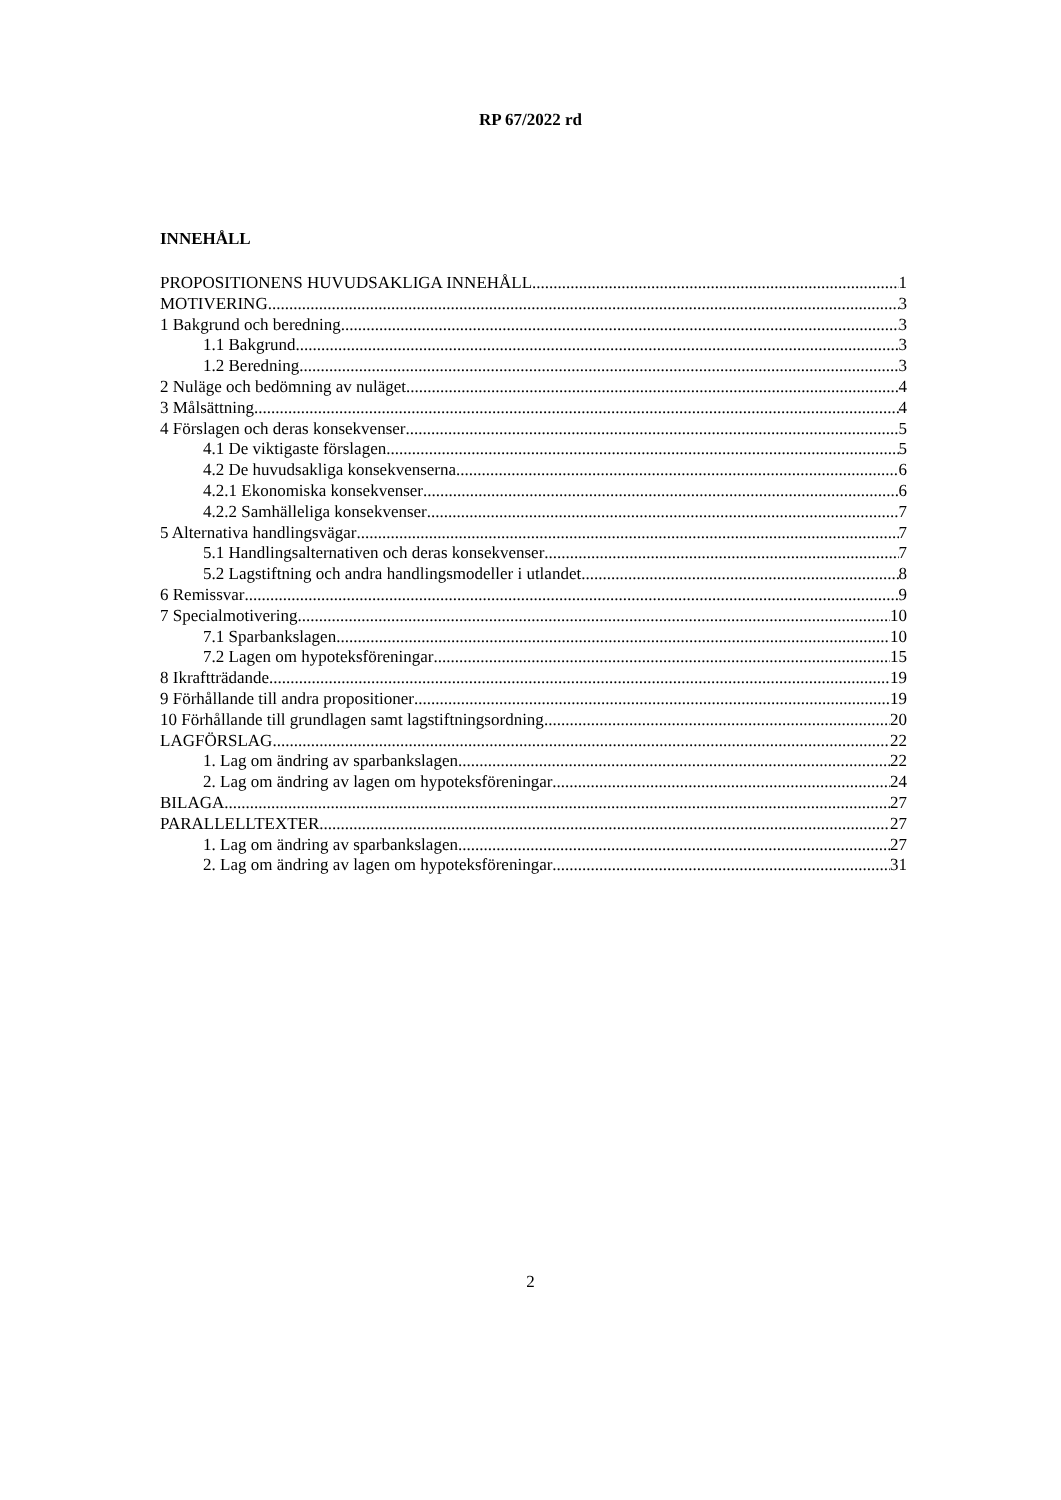RP 67/2022 rd
INNEHÅLL
PROPOSITIONENS HUVUDSAKLIGA INNEHÅLL 1
MOTIVERING 3
1 Bakgrund och beredning 3
1.1 Bakgrund 3
1.2 Beredning 3
2 Nuläge och bedömning av nuläget 4
3 Målsättning 4
4 Förslagen och deras konsekvenser 5
4.1 De viktigaste förslagen 5
4.2 De huvudsakliga konsekvenserna 6
4.2.1 Ekonomiska konsekvenser 6
4.2.2 Samhälleliga konsekvenser 7
5 Alternativa handlingsvägar 7
5.1 Handlingsalternativen och deras konsekvenser 7
5.2 Lagstiftning och andra handlingsmodeller i utlandet 8
6 Remissvar 9
7 Specialmotivering 10
7.1 Sparbankslagen 10
7.2 Lagen om hypoteksföreningar 15
8 Ikraftträdande 19
9 Förhållande till andra propositioner 19
10 Förhållande till grundlagen samt lagstiftningsordning 20
LAGFÖRSLAG 22
1. Lag om ändring av sparbankslagen 22
2. Lag om ändring av lagen om hypoteksföreningar 24
BILAGA 27
PARALLELLTEXTER 27
1. Lag om ändring av sparbankslagen 27
2. Lag om ändring av lagen om hypoteksföreningar 31
2